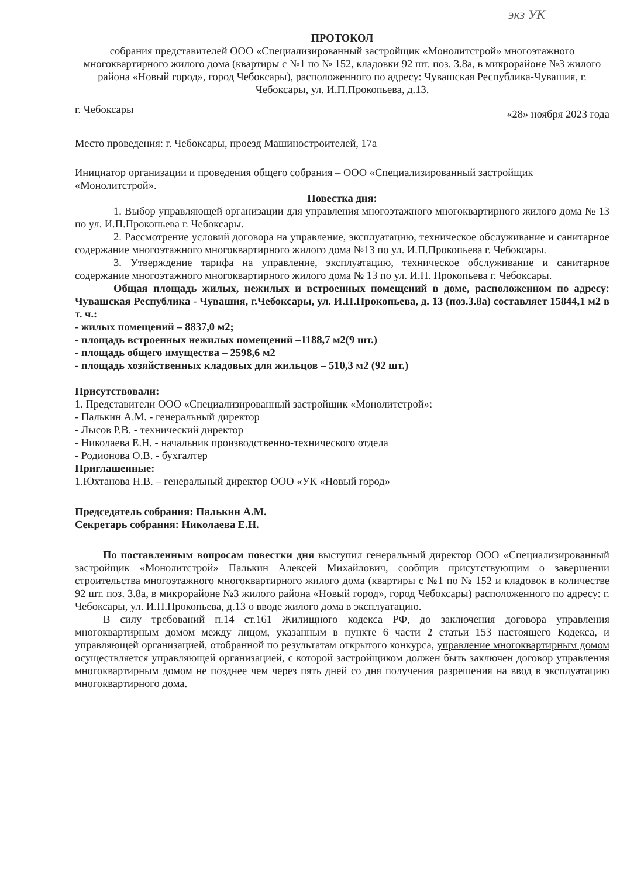экз УК
ПРОТОКОЛ
собрания представителей ООО «Специализированный застройщик «Монолитстрой» многоэтажного многоквартирного жилого дома (квартиры с №1 по № 152, кладовки 92 шт. поз. 3.8а, в микрорайоне №3 жилого района «Новый город», город Чебоксары), расположенного по адресу: Чувашская Республика-Чувашия, г. Чебоксары, ул. И.П.Прокопьева, д.13.
г. Чебоксары «28» ноября 2023 года
Место проведения: г. Чебоксары, проезд Машиностроителей, 17а
Инициатор организации и проведения общего собрания – ООО «Специализированный застройщик «Монолитстрой».
Повестка дня:
1. Выбор управляющей организации для управления многоэтажного многоквартирного жилого дома № 13 по ул. И.П.Прокопьева г. Чебоксары.
2. Рассмотрение условий договора на управление, эксплуатацию, техническое обслуживание и санитарное содержание многоэтажного многоквартирного жилого дома №13 по ул. И.П.Прокопьева г. Чебоксары.
3. Утверждение тарифа на управление, эксплуатацию, техническое обслуживание и санитарное содержание многоэтажного многоквартирного жилого дома № 13 по ул. И.П. Прокопьева г. Чебоксары.
Общая площадь жилых, нежилых и встроенных помещений в доме, расположенном по адресу: Чувашская Республика - Чувашия, г.Чебоксары, ул. И.П.Прокопьева, д. 13 (поз.3.8а) составляет 15844,1 м2 в т. ч.:
- жилых помещений – 8837,0 м2;
- площадь встроенных нежилых помещений –1188,7 м2(9 шт.)
- площадь общего имущества – 2598,6 м2
- площадь хозяйственных кладовых для жильцов – 510,3 м2 (92 шт.)
Присутствовали:
1. Представители ООО «Специализированный застройщик «Монолитстрой»:
- Палькин А.М. - генеральный директор
- Лысов Р.В. - технический директор
- Николаева Е.Н. - начальник производственно-технического отдела
- Родионова О.В. - бухгалтер
Приглашенные:
1.Юхтанова Н.В. – генеральный директор ООО «УК «Новый город»
Председатель собрания: Палькин А.М.
Секретарь собрания: Николаева Е.Н.
По поставленным вопросам повестки дня выступил генеральный директор ООО «Специализированный застройщик «Монолитстрой» Палькин Алексей Михайлович, сообщив присутствующим о завершении строительства многоэтажного многоквартирного жилого дома (квартиры с №1 по № 152 и кладовок в количестве 92 шт. поз. 3.8а, в микрорайоне №3 жилого района «Новый город», город Чебоксары) расположенного по адресу: г. Чебоксары, ул. И.П.Прокопьева, д.13 о вводе жилого дома в эксплуатацию.
В силу требований п.14 ст.161 Жилищного кодекса РФ, до заключения договора управления многоквартирным домом между лицом, указанным в пункте 6 части 2 статьи 153 настоящего Кодекса, и управляющей организацией, отобранной по результатам открытого конкурса, управление многоквартирным домом осуществляется управляющей организацией, с которой застройщиком должен быть заключен договор управления многоквартирным домом не позднее чем через пять дней со дня получения разрешения на ввод в эксплуатацию многоквартирного дома.